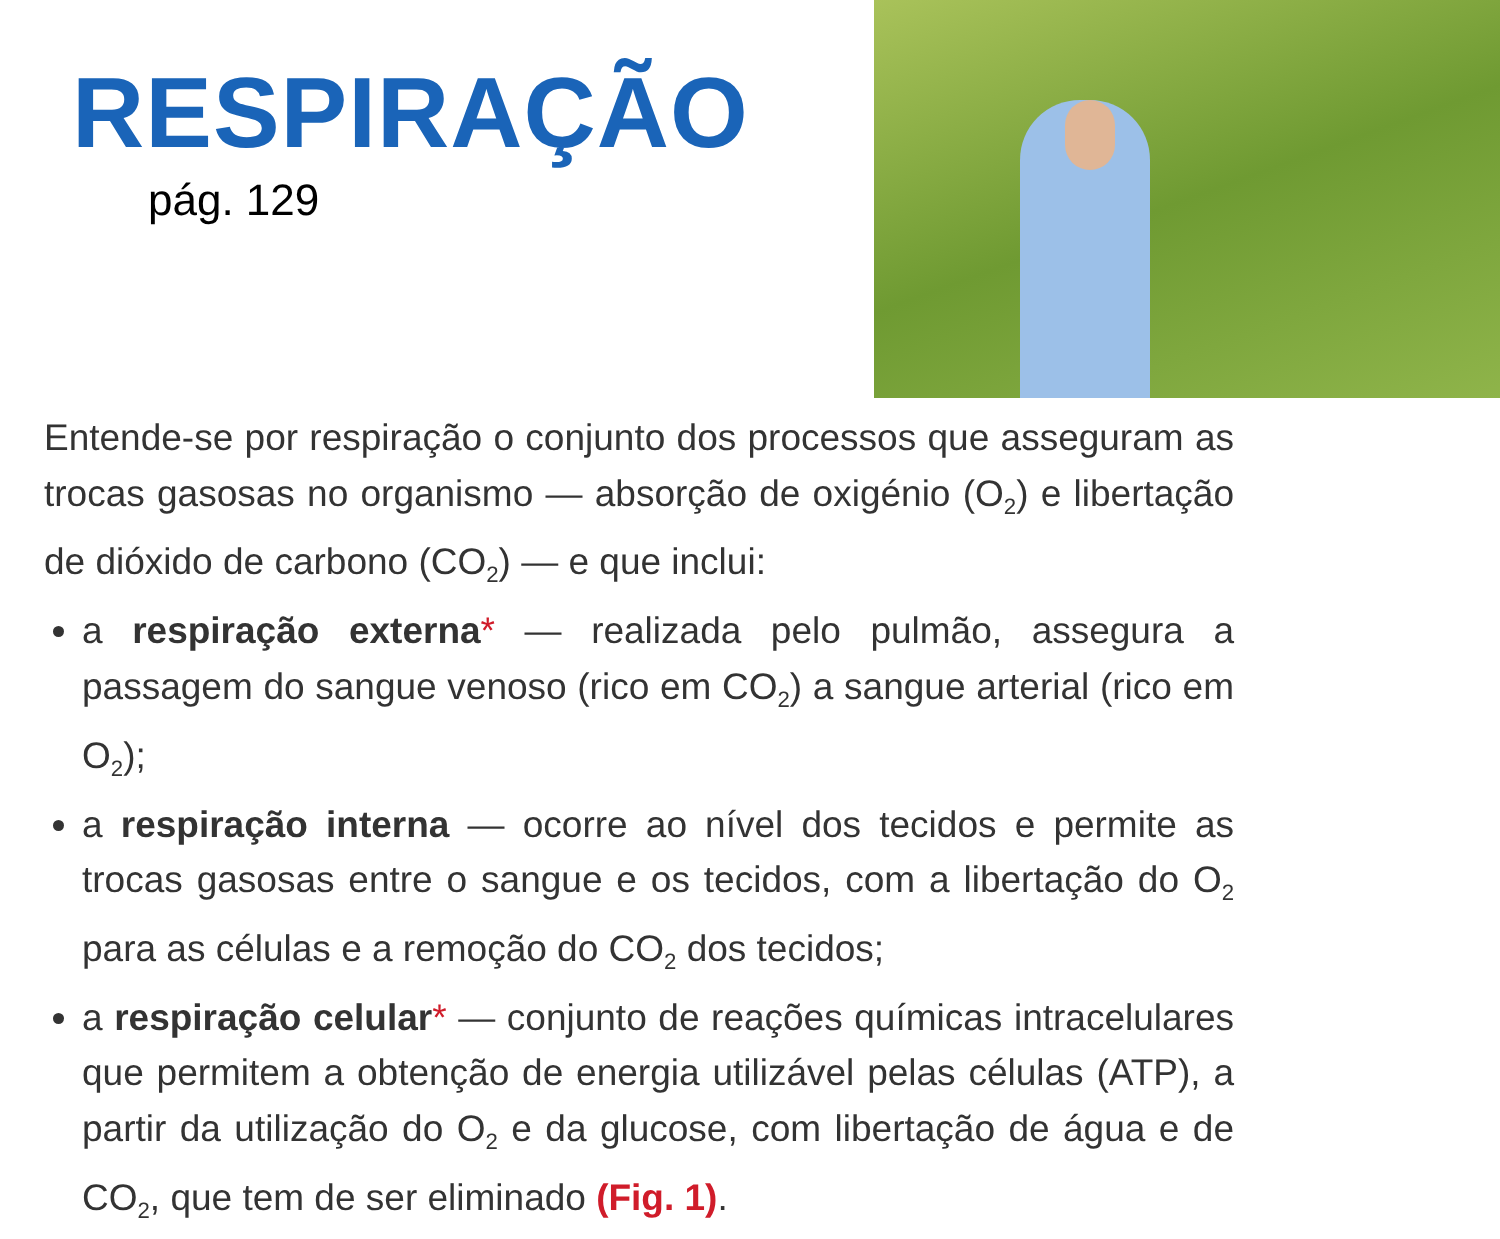RESPIRAÇÃO
pág. 129
Entende-se por respiração o conjunto dos processos que asseguram as trocas gasosas no organismo — absorção de oxigénio (O<sub>2</sub>) e libertação de dióxido de carbono (CO<sub>2</sub>) — e que inclui:
a respiração externa* — realizada pelo pulmão, assegura a passagem do sangue venoso (rico em CO<sub>2</sub>) a sangue arterial (rico em O<sub>2</sub>);
a respiração interna — ocorre ao nível dos tecidos e permite as trocas gasosas entre o sangue e os tecidos, com a libertação do O<sub>2</sub> para as células e a remoção do CO<sub>2</sub> dos tecidos;
a respiração celular* — conjunto de reações químicas intracelulares que permitem a obtenção de energia utilizável pelas células (ATP), a partir da utilização do O<sub>2</sub> e da glucose, com libertação de água e de CO<sub>2</sub>, que tem de ser eliminado (Fig. 1).